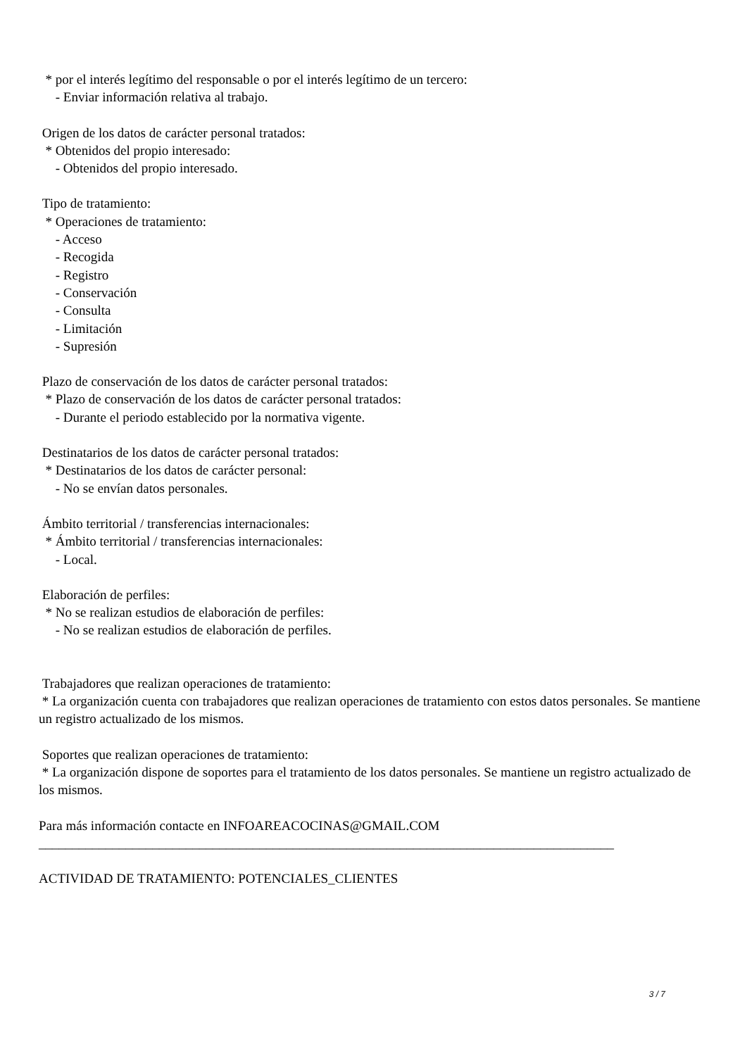* por el interés legítimo del responsable o por el interés legítimo de un tercero:
- Enviar información relativa al trabajo.
Origen de los datos de carácter personal tratados:
* Obtenidos del propio interesado:
- Obtenidos del propio interesado.
Tipo de tratamiento:
* Operaciones de tratamiento:
- Acceso
- Recogida
- Registro
- Conservación
- Consulta
- Limitación
- Supresión
Plazo de conservación de los datos de carácter personal tratados:
* Plazo de conservación de los datos de carácter personal tratados:
- Durante el periodo establecido por la normativa vigente.
Destinatarios de los datos de carácter personal tratados:
* Destinatarios de los datos de carácter personal:
- No se envían datos personales.
Ámbito territorial / transferencias internacionales:
* Ámbito territorial / transferencias internacionales:
- Local.
Elaboración de perfiles:
* No se realizan estudios de elaboración de perfiles:
- No se realizan estudios de elaboración de perfiles.
Trabajadores que realizan operaciones de tratamiento:
* La organización cuenta con trabajadores que realizan operaciones de tratamiento con estos datos personales. Se mantiene un registro actualizado de los mismos.
Soportes que realizan operaciones de tratamiento:
* La organización dispone de soportes para el tratamiento de los datos personales. Se mantiene un registro actualizado de los mismos.
Para más información contacte en INFOAREACOCINAS@GMAIL.COM
______________________________________________________________________________________
ACTIVIDAD DE TRATAMIENTO: POTENCIALES_CLIENTES
3 / 7